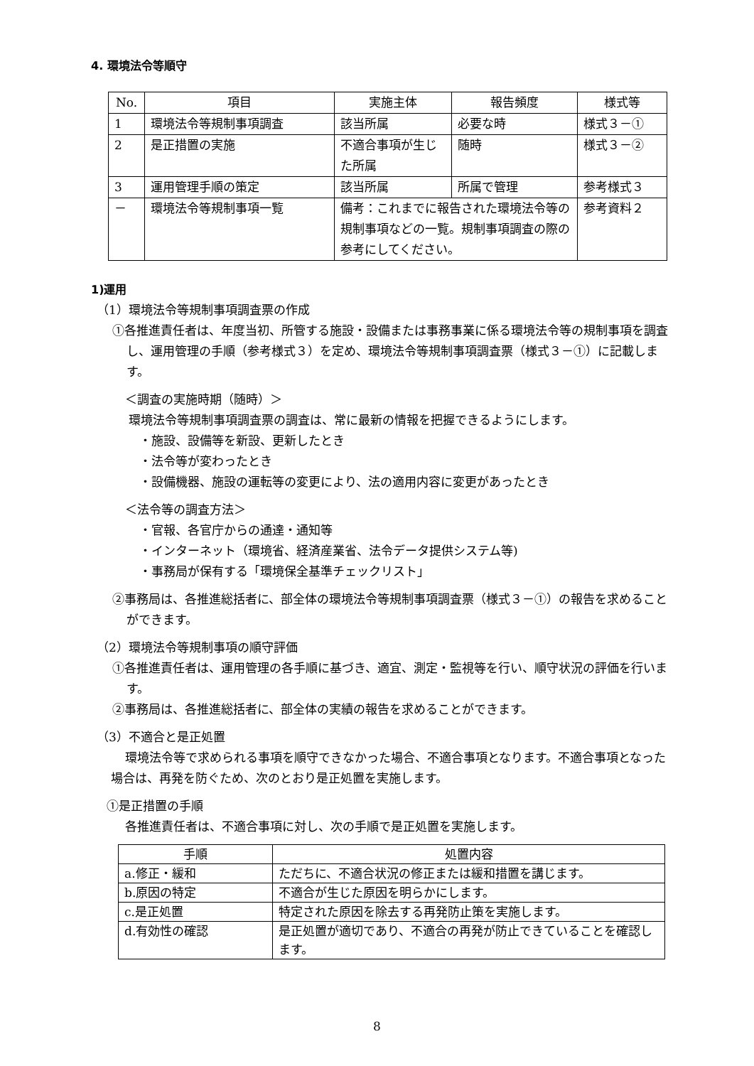4. 環境法令等順守
| No. | 項目 | 実施主体 | 報告頻度 | 様式等 |
| --- | --- | --- | --- | --- |
| 1 | 環境法令等規制事項調査 | 該当所属 | 必要な時 | 様式３－① |
| 2 | 是正措置の実施 | 不適合事項が生じた所属 | 随時 | 様式３－② |
| 3 | 運用管理手順の策定 | 該当所属 | 所属で管理 | 参考様式３ |
| － | 環境法令等規制事項一覧 | 備考：これまでに報告された環境法令等の規制事項などの一覧。規制事項調査の際の参考にしてください。 | | 参考資料２ |
1)運用
（1）環境法令等規制事項調査票の作成
①各推進責任者は、年度当初、所管する施設・設備または事務事業に係る環境法令等の規制事項を調査し、運用管理の手順（参考様式３）を定め、環境法令等規制事項調査票（様式３－①）に記載します。
＜調査の実施時期（随時）＞
環境法令等規制事項調査票の調査は、常に最新の情報を把握できるようにします。
・施設、設備等を新設、更新したとき
・法令等が変わったとき
・設備機器、施設の運転等の変更により、法の適用内容に変更があったとき
＜法令等の調査方法＞
・官報、各官庁からの通達・通知等
・インターネット（環境省、経済産業省、法令データ提供システム等)
・事務局が保有する「環境保全基準チェックリスト」
②事務局は、各推進総括者に、部全体の環境法令等規制事項調査票（様式３－①）の報告を求めることができます。
（2）環境法令等規制事項の順守評価
①各推進責任者は、運用管理の各手順に基づき、適宜、測定・監視等を行い、順守状況の評価を行います。
②事務局は、各推進総括者に、部全体の実績の報告を求めることができます。
（3）不適合と是正処置
環境法令等で求められる事項を順守できなかった場合、不適合事項となります。不適合事項となった場合は、再発を防ぐため、次のとおり是正処置を実施します。
①是正措置の手順
各推進責任者は、不適合事項に対し、次の手順で是正処置を実施します。
| 手順 | 処置内容 |
| --- | --- |
| a.修正・緩和 | ただちに、不適合状況の修正または緩和措置を講じます。 |
| b.原因の特定 | 不適合が生じた原因を明らかにします。 |
| c.是正処置 | 特定された原因を除去する再発防止策を実施します。 |
| d.有効性の確認 | 是正処置が適切であり、不適合の再発が防止できていることを確認します。 |
8